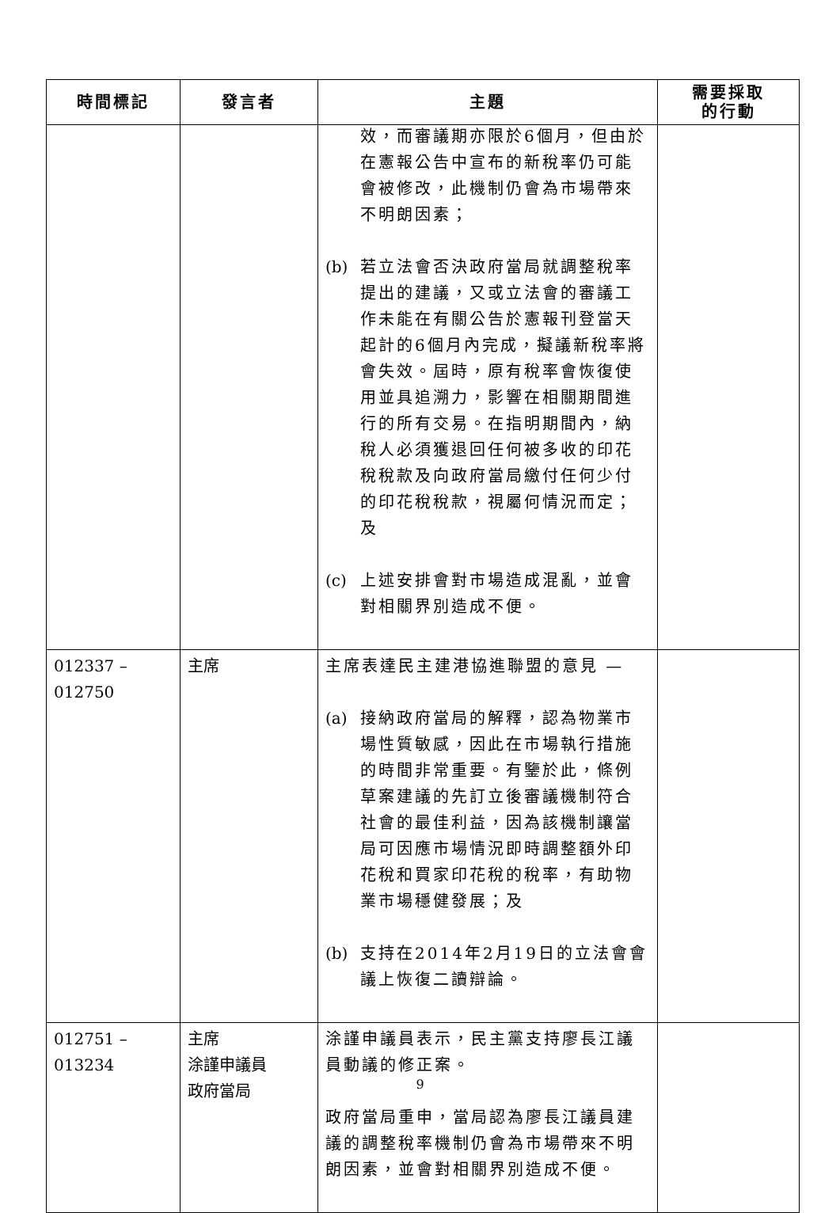| 時間標記 | 發言者 | 主題 | 需要採取 的行動 |
| --- | --- | --- | --- |
| | | 效，而審議期亦限於6個月，但由於在憲報公告中宣布的新稅率仍可能會被修改，此機制仍會為市場帶來不明朗因素； (b) 若立法會否決政府當局就調整稅率提出的建議，又或立法會的審議工作未能在有關公告於憲報刊登當天起計的6個月內完成，擬議新稅率將會失效。屆時，原有稅率會恢復使用並具追溯力，影響在相關期間進行的所有交易。在指明期間內，納稅人必須獲退回任何被多收的印花稅稅款及向政府當局繳付任何少付的印花稅稅款，視屬何情況而定；及 (c) 上述安排會對市場造成混亂，並會對相關界別造成不便。 | |
| 012337 – 012750 | 主席 | 主席表達民主建港協進聯盟的意見 — (a) 接納政府當局的解釋，認為物業市場性質敏感，因此在市場執行措施的時間非常重要。有鑒於此，條例草案建議的先訂立後審議機制符合社會的最佳利益，因為該機制讓當局可因應市場情況即時調整額外印花稅和買家印花稅的稅率，有助物業市場穩健發展；及 (b) 支持在2014年2月19日的立法會會議上恢復二讀辯論。 | |
| 012751 – 013234 | 主席 涂謹申議員 政府當局 | 涂謹申議員表示，民主黨支持廖長江議員動議的修正案。 政府當局重申，當局認為廖長江議員建議的調整稅率機制仍會為市場帶來不明朗因素，並會對相關界別造成不便。 | |
9